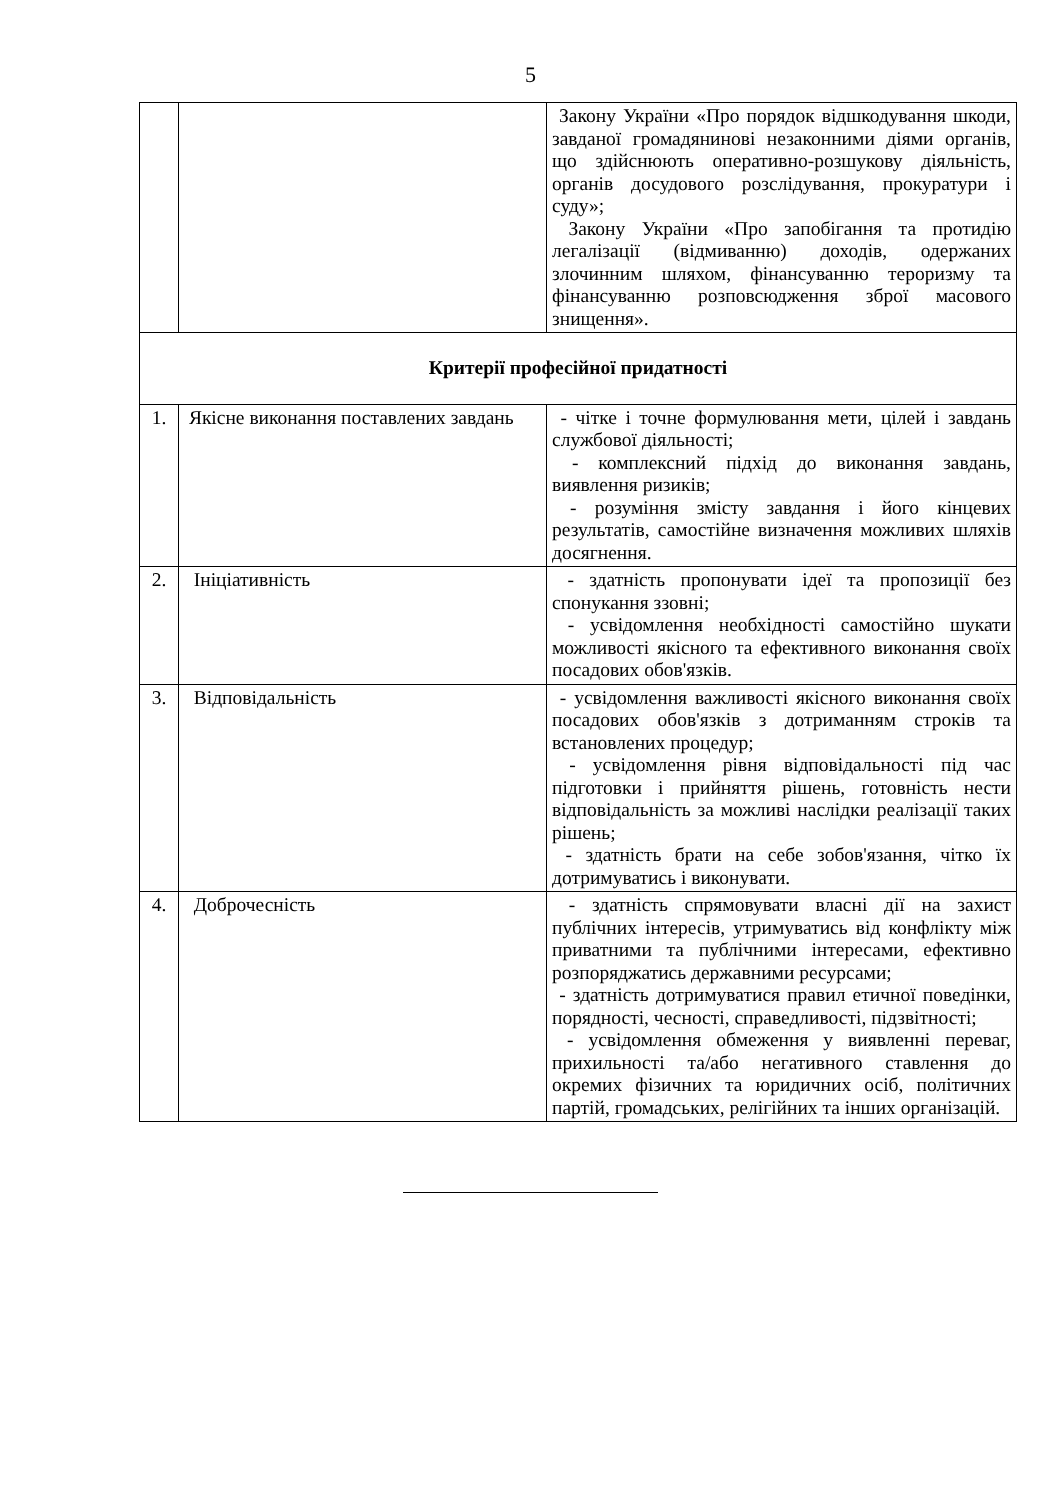5
| | | Закону України «Про порядок відшкодування шкоди, завданої громадянинові незаконними діями органів, що здійснюють оперативно-розшукову діяльність, органів досудового розслідування, прокуратури і суду»; Закону України «Про запобігання та протидію легалізації (відмиванню) доходів, одержаних злочинним шляхом, фінансуванню тероризму та фінансуванню розповсюдження зброї масового знищення». |
| Критерії професійної придатності | | |
| 1. | Якісне виконання поставлених завдань | - чітке і точне формулювання мети, цілей і завдань службової діяльності; - комплексний підхід до виконання завдань, виявлення ризиків; - розуміння змісту завдання і його кінцевих результатів, самостійне визначення можливих шляхів досягнення. |
| 2. | Ініціативність | - здатність пропонувати ідеї та пропозиції без спонукання ззовні; - усвідомлення необхідності самостійно шукати можливості якісного та ефективного виконання своїх посадових обов'язків. |
| 3. | Відповідальність | - усвідомлення важливості якісного виконання своїх посадових обов'язків з дотриманням строків та встановлених процедур; - усвідомлення рівня відповідальності під час підготовки і прийняття рішень, готовність нести відповідальність за можливі наслідки реалізації таких рішень; - здатність брати на себе зобов'язання, чітко їх дотримуватись і виконувати. |
| 4. | Доброчесність | - здатність спрямовувати власні дії на захист публічних інтересів, утримуватись від конфлікту між приватними та публічними інтересами, ефективно розпоряджатись державними ресурсами; - здатність дотримуватися правил етичної поведінки, порядності, чесності, справедливості, підзвітності; - усвідомлення обмеження у виявленні переваг, прихильності та/або негативного ставлення до окремих фізичних та юридичних осіб, політичних партій, громадських, релігійних та інших організацій. |